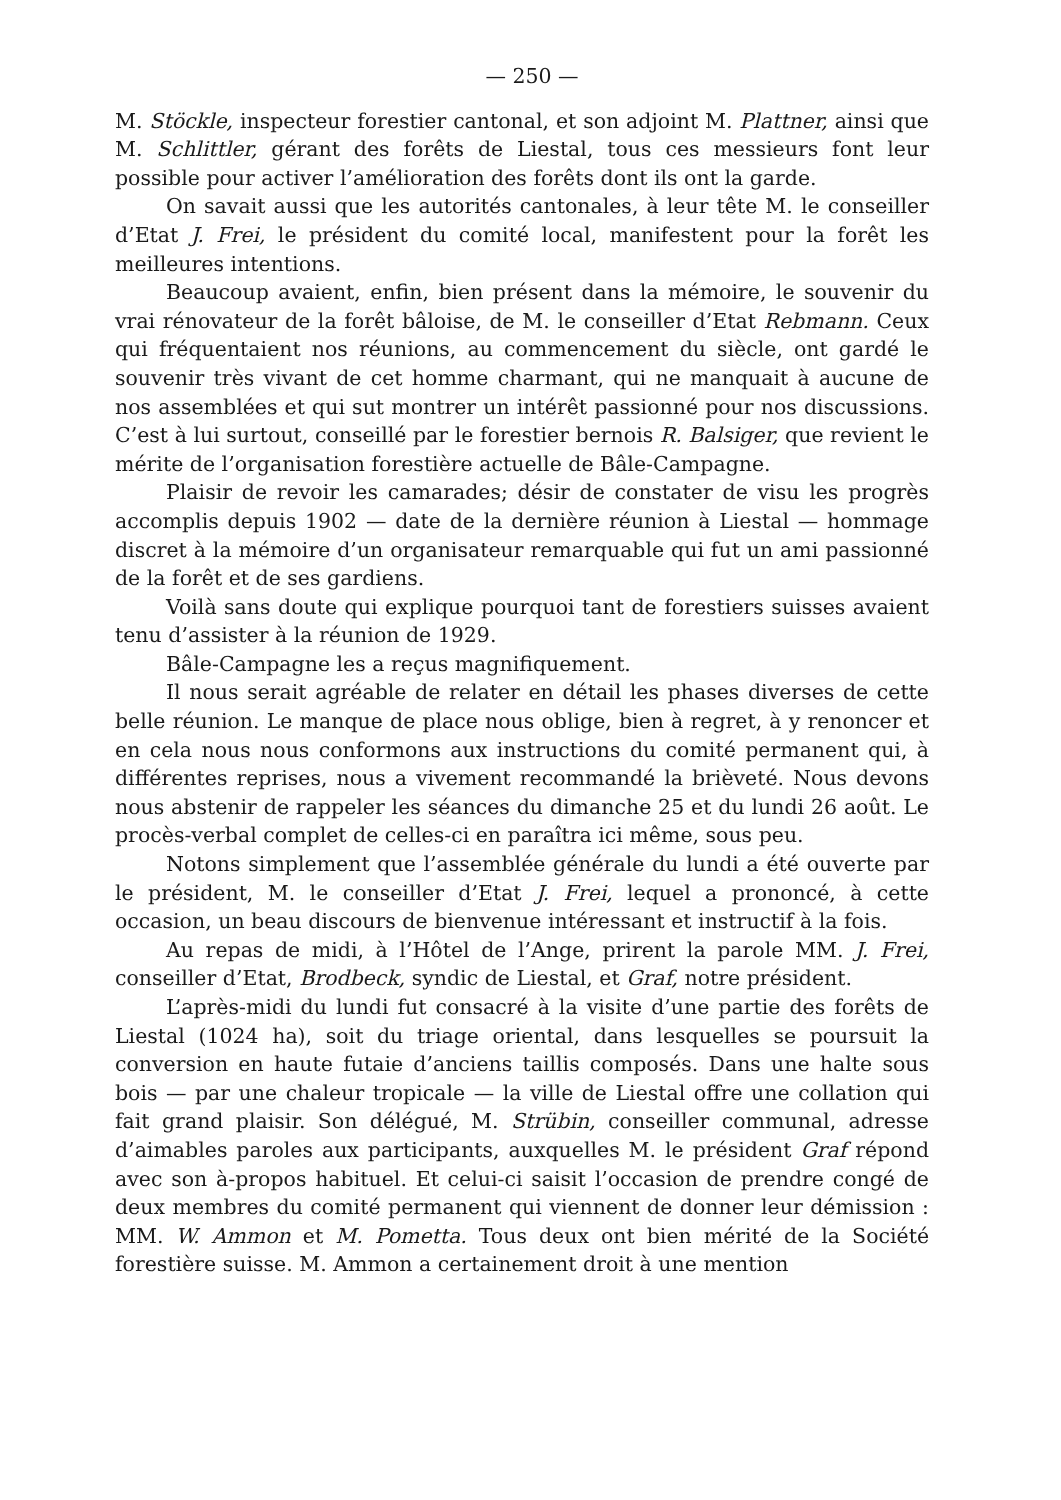— 250 —
M. Stöckle, inspecteur forestier cantonal, et son adjoint M. Plattner, ainsi que M. Schlittler, gérant des forêts de Liestal, tous ces messieurs font leur possible pour activer l’amélioration des forêts dont ils ont la garde.
On savait aussi que les autorités cantonales, à leur tête M. le conseiller d’Etat J. Frei, le président du comité local, manifestent pour la forêt les meilleures intentions.
Beaucoup avaient, enfin, bien présent dans la mémoire, le souvenir du vrai rénovateur de la forêt bâloise, de M. le conseiller d’Etat Rebmann. Ceux qui fréquentaient nos réunions, au commencement du siècle, ont gardé le souvenir très vivant de cet homme charmant, qui ne manquait à aucune de nos assemblées et qui sut montrer un intérêt passionné pour nos discussions. C’est à lui surtout, conseillé par le forestier bernois R. Balsiger, que revient le mérite de l’organisation forestière actuelle de Bâle-Campagne.
Plaisir de revoir les camarades; désir de constater de visu les progrès accomplis depuis 1902 — date de la dernière réunion à Liestal — hommage discret à la mémoire d’un organisateur remarquable qui fut un ami passionné de la forêt et de ses gardiens.
Voilà sans doute qui explique pourquoi tant de forestiers suisses avaient tenu d’assister à la réunion de 1929.
Bâle-Campagne les a reçus magnifiquement.
Il nous serait agréable de relater en détail les phases diverses de cette belle réunion. Le manque de place nous oblige, bien à regret, à y renoncer et en cela nous nous conformons aux instructions du comité permanent qui, à différentes reprises, nous a vivement recommandé la brièveté. Nous devons nous abstenir de rappeler les séances du dimanche 25 et du lundi 26 août. Le procès-verbal complet de celles-ci en paraîtra ici même, sous peu.
Notons simplement que l’assemblée générale du lundi a été ouverte par le président, M. le conseiller d’Etat J. Frei, lequel a prononcé, à cette occasion, un beau discours de bienvenue intéressant et instructif à la fois.
Au repas de midi, à l’Hôtel de l’Ange, prirent la parole MM. J. Frei, conseiller d’Etat, Brodbeck, syndic de Liestal, et Graf, notre président.
L’après-midi du lundi fut consacré à la visite d’une partie des forêts de Liestal (1024 ha), soit du triage oriental, dans lesquelles se poursuit la conversion en haute futaie d’anciens taillis composés. Dans une halte sous bois — par une chaleur tropicale — la ville de Liestal offre une collation qui fait grand plaisir. Son délégué, M. Strübin, conseiller communal, adresse d’aimables paroles aux participants, auxquelles M. le président Graf répond avec son à-propos habituel. Et celui-ci saisit l’occasion de prendre congé de deux membres du comité permanent qui viennent de donner leur démission : MM. W. Ammon et M. Pometta. Tous deux ont bien mérité de la Société forestière suisse. M. Ammon a certainement droit à une mention